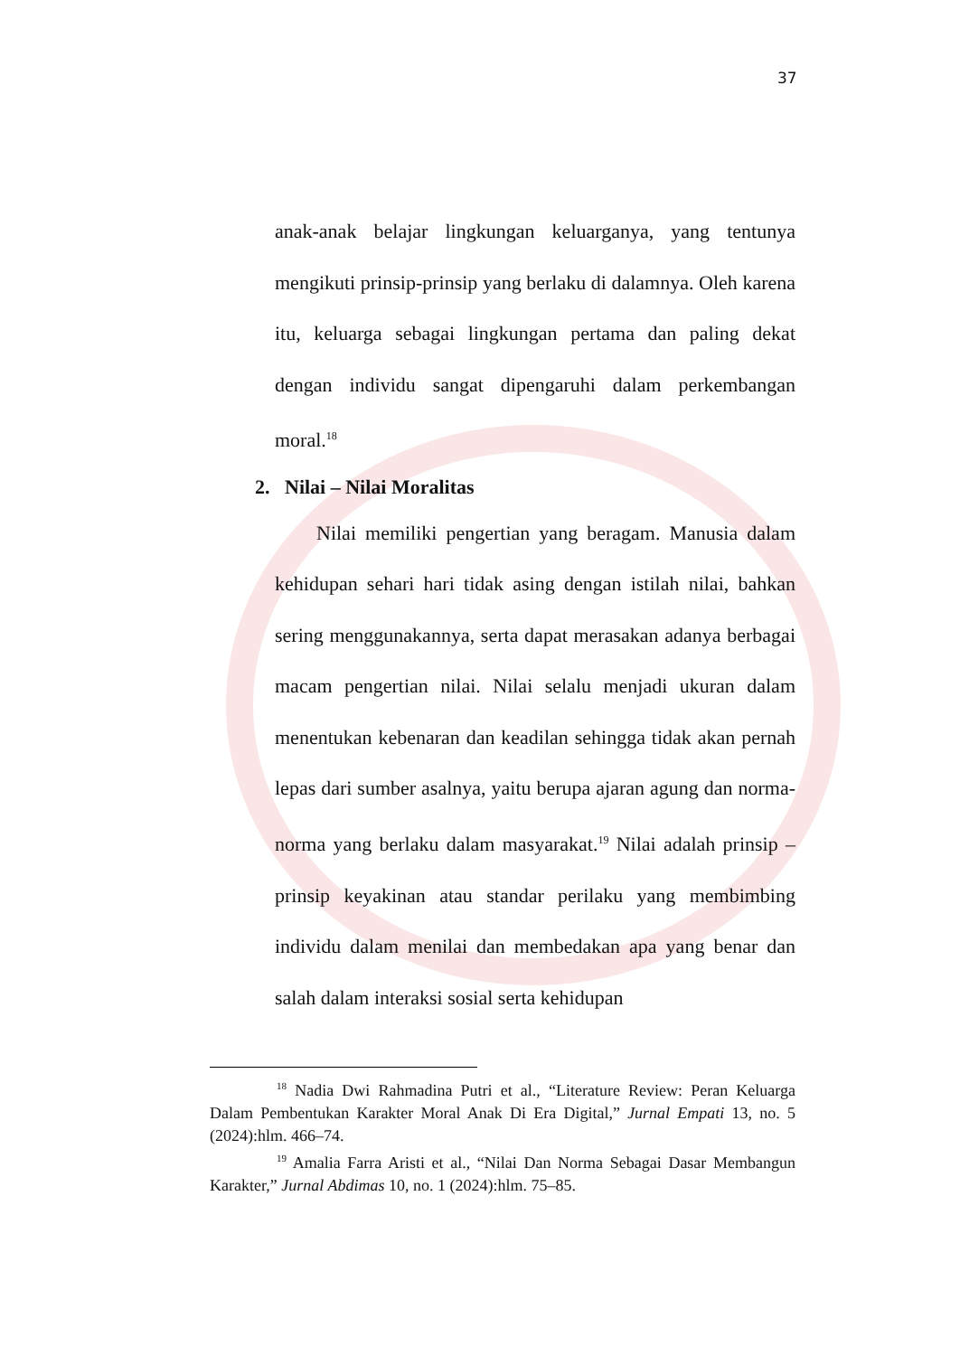37
anak-anak belajar lingkungan keluarganya, yang tentunya mengikuti prinsip-prinsip yang berlaku di dalamnya. Oleh karena itu, keluarga sebagai lingkungan pertama dan paling dekat dengan individu sangat dipengaruhi dalam perkembangan moral.<sup>18</sup>
2. Nilai – Nilai Moralitas
Nilai memiliki pengertian yang beragam. Manusia dalam kehidupan sehari hari tidak asing dengan istilah nilai, bahkan sering menggunakannya, serta dapat merasakan adanya berbagai macam pengertian nilai. Nilai selalu menjadi ukuran dalam menentukan kebenaran dan keadilan sehingga tidak akan pernah lepas dari sumber asalnya, yaitu berupa ajaran agung dan norma-norma yang berlaku dalam masyarakat.<sup>19</sup> Nilai adalah prinsip – prinsip keyakinan atau standar perilaku yang membimbing individu dalam menilai dan membedakan apa yang benar dan salah dalam interaksi sosial serta kehidupan
<sup>18</sup> Nadia Dwi Rahmadina Putri et al., “Literature Review: Peran Keluarga Dalam Pembentukan Karakter Moral Anak Di Era Digital,” Jurnal Empati 13, no. 5 (2024):hlm. 466–74.
<sup>19</sup> Amalia Farra Aristi et al., “Nilai Dan Norma Sebagai Dasar Membangun Karakter,” Jurnal Abdimas 10, no. 1 (2024):hlm. 75–85.